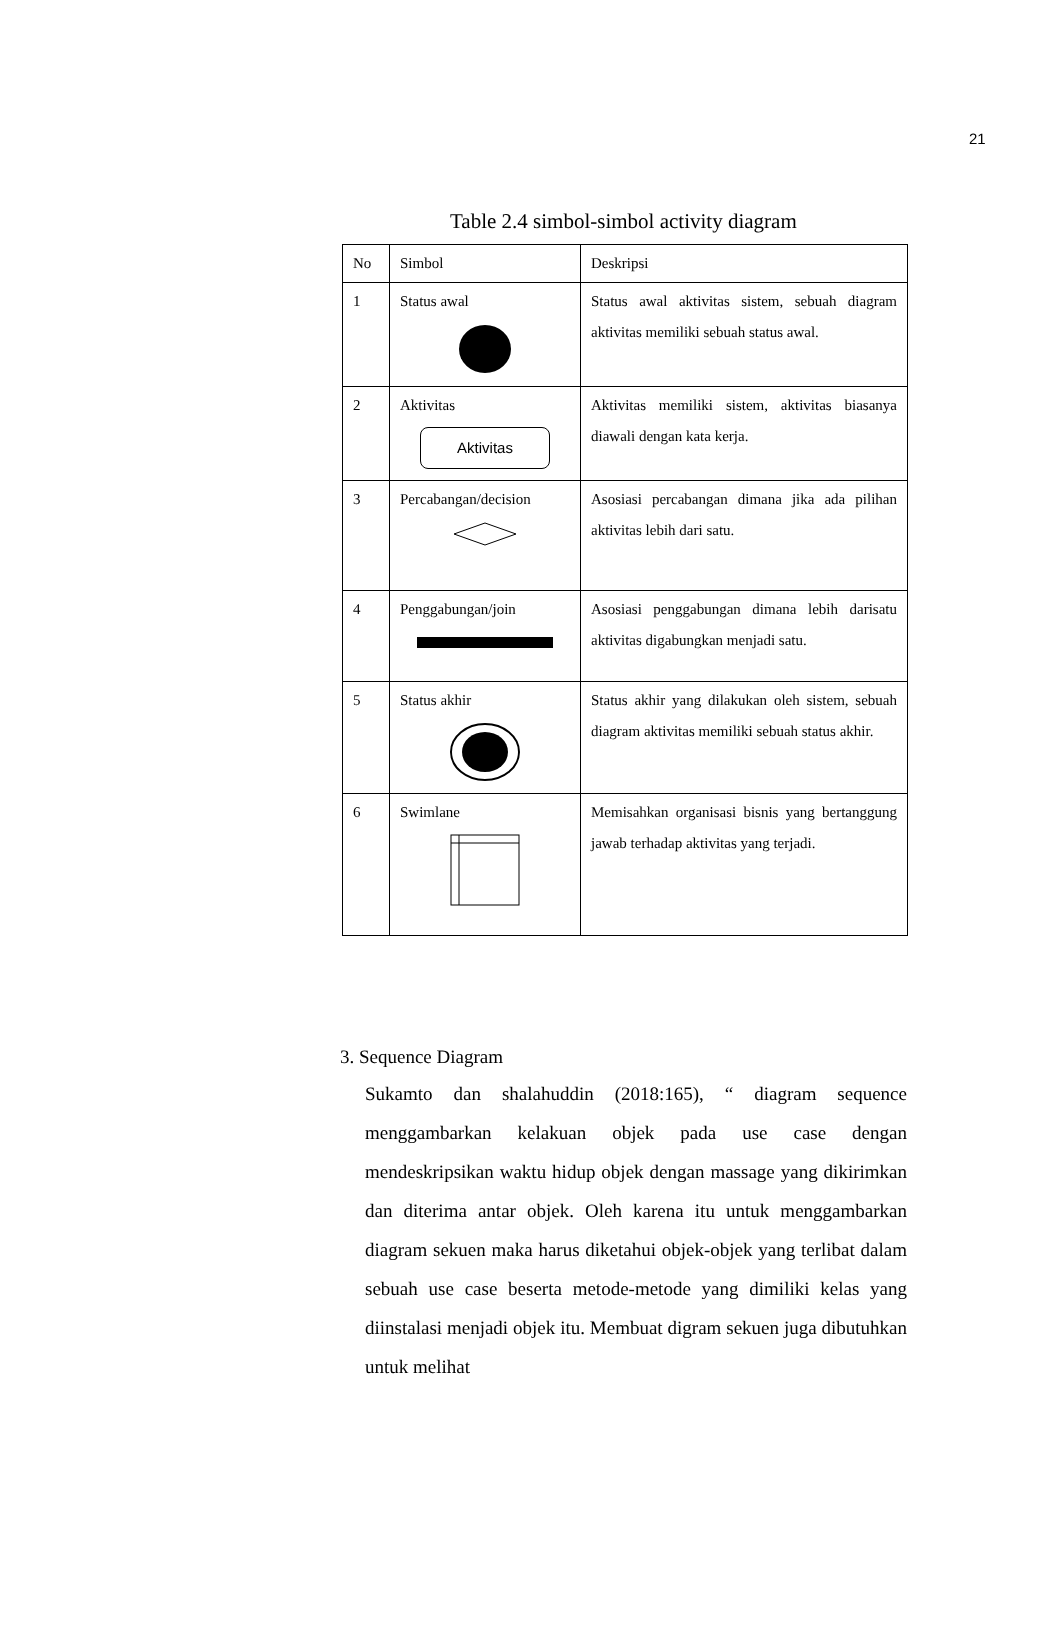21
Table 2.4 simbol-simbol activity diagram
| No | Simbol | Deskripsi |
| 1 | Status awal | Status awal aktivitas sistem, sebuah diagram aktivitas memiliki sebuah status awal. |
| 2 | Aktivitas Aktivitas | Aktivitas memiliki sistem, aktivitas biasanya diawali dengan kata kerja. |
| 3 | Percabangan/decision | Asosiasi percabangan dimana jika ada pilihan aktivitas lebih dari satu. |
| 4 | Penggabungan/join | Asosiasi penggabungan dimana lebih darisatu aktivitas digabungkan menjadi satu. |
| 5 | Status akhir | Status akhir yang dilakukan oleh sistem, sebuah diagram aktivitas memiliki sebuah status akhir. |
| 6 | Swimlane | Memisahkan organisasi bisnis yang bertanggung jawab terhadap aktivitas yang terjadi. |
3. Sequence Diagram
Sukamto dan shalahuddin (2018:165), “ diagram sequence menggambarkan kelakuan objek pada use case dengan mendeskripsikan waktu hidup objek dengan massage yang dikirimkan dan diterima antar objek. Oleh karena itu untuk menggambarkan diagram sekuen maka harus diketahui objek-objek yang terlibat dalam sebuah use case beserta metode-metode yang dimiliki kelas yang diinstalasi menjadi objek itu. Membuat digram sekuen juga dibutuhkan untuk melihat